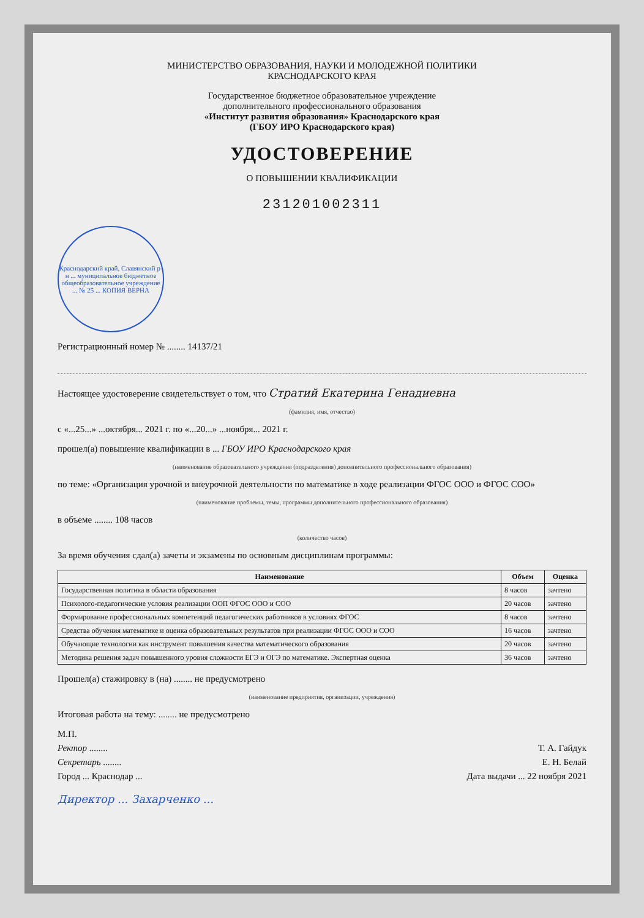МИНИСТЕРСТВО ОБРАЗОВАНИЯ, НАУКИ И МОЛОДЕЖНОЙ ПОЛИТИКИ
КРАСНОДАРСКОГО КРАЯ
Государственное бюджетное образовательное учреждение
дополнительного профессионального образования
«Институт развития образования» Краснодарского края
(ГБОУ ИРО Краснодарского края)
УДОСТОВЕРЕНИЕ
О ПОВЫШЕНИИ КВАЛИФИКАЦИИ
231201002311
Краснодарский край, Славянский р-н ... муниципальное бюджетное общеобразовательное учреждение ... № 25 ... КОПИЯ ВЕРНА
Регистрационный номер № ........ 14137/21
Настоящее удостоверение свидетельствует о том, что Стратий Екатерина Генадиевна
(фамилия, имя, отчество)
с «...25...» ...октября... 2021 г. по «...20...» ...ноября... 2021 г.
прошел(а) повышение квалификации в ... ГБОУ ИРО Краснодарского края
(наименование образовательного учреждения (подразделения) дополнительного профессионального образования)
по теме: «Организация урочной и внеурочной деятельности по математике в ходе реализации ФГОС ООО и ФГОС СОО»
(наименование проблемы, темы, программы дополнительного профессионального образования)
в объеме ........ 108 часов
(количество часов)
За время обучения сдал(а) зачеты и экзамены по основным дисциплинам программы:
| Наименование | Объем | Оценка |
| --- | --- | --- |
| Государственная политика в области образования | 8 часов | зачтено |
| Психолого-педагогические условия реализации ООП ФГОС ООО и СОО | 20 часов | зачтено |
| Формирование профессиональных компетенций педагогических работников в условиях ФГОС | 8 часов | зачтено |
| Средства обучения математике и оценка образовательных результатов при реализации ФГОС ООО и СОО | 16 часов | зачтено |
| Обучающие технологии как инструмент повышения качества математического образования | 20 часов | зачтено |
| Методика решения задач повышенного уровня сложности ЕГЭ и ОГЭ по математике. Экспертная оценка | 36 часов | зачтено |
Прошел(а) стажировку в (на) ........ не предусмотрено
(наименование предприятия, организации, учреждения)
Итоговая работа на тему: ........ не предусмотрено
М.П.
Ректор ........ Т. А. Гайдук
Секретарь ........ Е. Н. Белай
Город ... Краснодар ... Дата выдачи ... 22 ноября 2021
Директор ... Захарченко ...